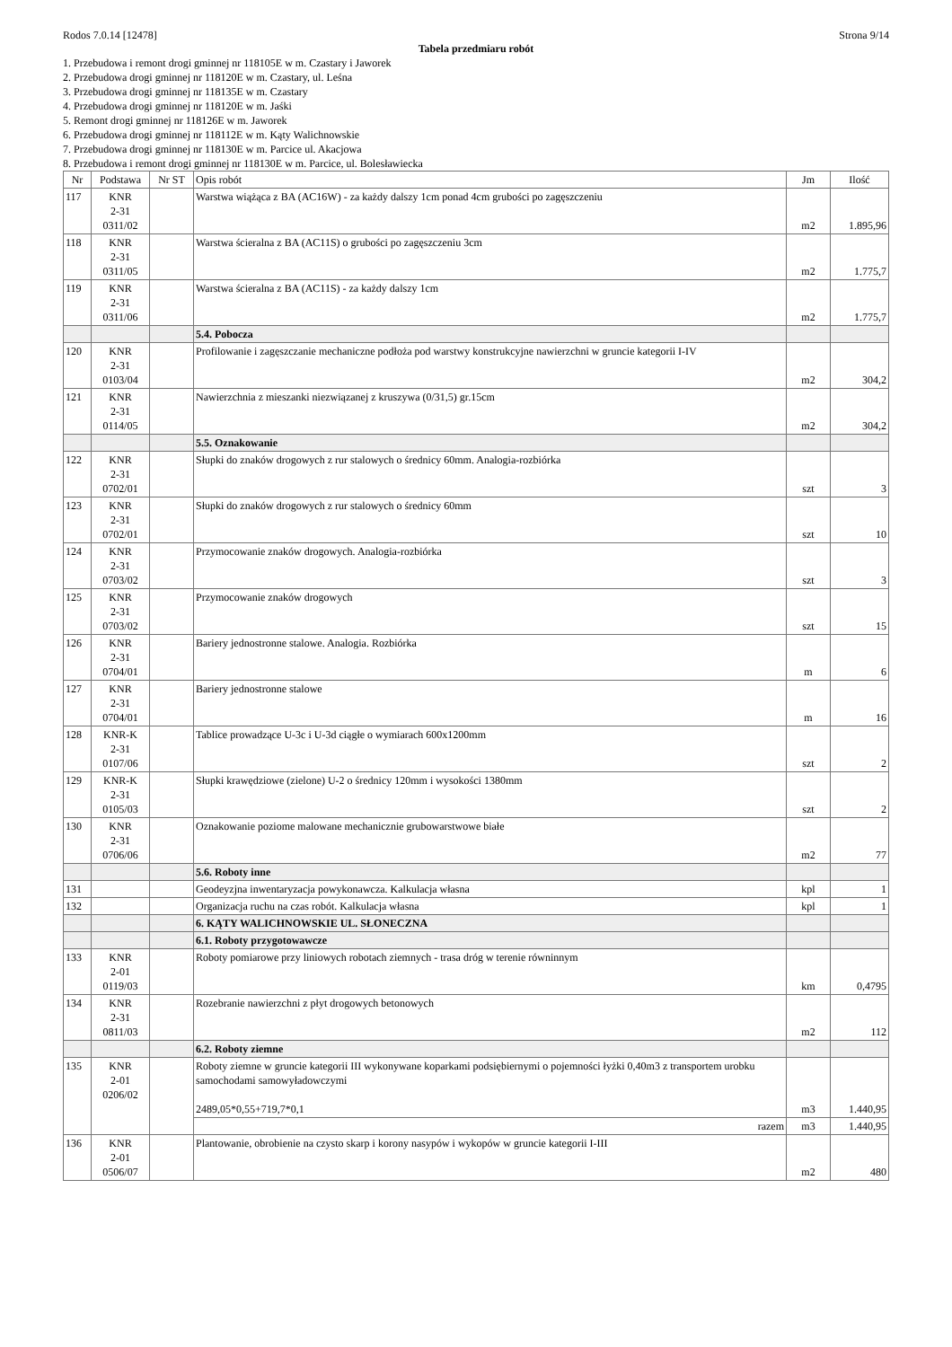Rodos 7.0.14 [12478] Strona 9/14
Tabela przedmiaru robót
1. Przebudowa i remont drogi gminnej nr 118105E w m. Czastary i Jaworek
2. Przebudowa drogi gminnej nr 118120E w m. Czastary, ul. Leśna
3. Przebudowa drogi gminnej nr 118135E w m. Czastary
4. Przebudowa drogi gminnej nr 118120E w m. Jaśki
5. Remont drogi gminnej nr 118126E w m. Jaworek
6. Przebudowa drogi gminnej nr 118112E w m. Kąty Walichnowskie
7. Przebudowa drogi gminnej nr 118130E w m. Parcice ul. Akacjowa
8. Przebudowa i remont drogi gminnej nr 118130E w m. Parcice, ul. Bolesławiecka
| Nr | Podstawa | Nr ST | Opis robót | Jm | Ilość |
| --- | --- | --- | --- | --- | --- |
| 117 | KNR 2-31 0311/02 | | Warstwa wiążąca z BA (AC16W) - za każdy dalszy 1cm ponad 4cm grubości po zagęszczeniu | m2 | 1.895,96 |
| 118 | KNR 2-31 0311/05 | | Warstwa ścieralna z BA (AC11S) o grubości po zagęszczeniu 3cm | m2 | 1.775,7 |
| 119 | KNR 2-31 0311/06 | | Warstwa ścieralna z BA (AC11S) - za każdy dalszy 1cm | m2 | 1.775,7 |
| | | | 5.4. Pobocza | | |
| 120 | KNR 2-31 0103/04 | | Profilowanie i zagęszczanie mechaniczne podłoża pod warstwy konstrukcyjne nawierzchni w gruncie kategorii I-IV | m2 | 304,2 |
| 121 | KNR 2-31 0114/05 | | Nawierzchnia z mieszanki niezwiązanej z kruszywa (0/31,5) gr.15cm | m2 | 304,2 |
| | | | 5.5. Oznakowanie | | |
| 122 | KNR 2-31 0702/01 | | Słupki do znaków drogowych z rur stalowych o średnicy 60mm. Analogia-rozbiórka | szt | 3 |
| 123 | KNR 2-31 0702/01 | | Słupki do znaków drogowych z rur stalowych o średnicy 60mm | szt | 10 |
| 124 | KNR 2-31 0703/02 | | Przymocowanie znaków drogowych. Analogia-rozbiórka | szt | 3 |
| 125 | KNR 2-31 0703/02 | | Przymocowanie znaków drogowych | szt | 15 |
| 126 | KNR 2-31 0704/01 | | Bariery jednostronne stalowe. Analogia. Rozbiórka | m | 6 |
| 127 | KNR 2-31 0704/01 | | Bariery jednostronne stalowe | m | 16 |
| 128 | KNR-K 2-31 0107/06 | | Tablice prowadzące U-3c i U-3d ciągłe o wymiarach 600x1200mm | szt | 2 |
| 129 | KNR-K 2-31 0105/03 | | Słupki krawędziowe (zielone) U-2 o średnicy 120mm i wysokości 1380mm | szt | 2 |
| 130 | KNR 2-31 0706/06 | | Oznakowanie poziome malowane mechanicznie grubowarstwowe białe | m2 | 77 |
| | | | 5.6. Roboty inne | | |
| 131 | | | Geodeyzjna inwentaryzacja powykonawcza. Kalkulacja własna | kpl | 1 |
| 132 | | | Organizacja ruchu na czas robót. Kalkulacja własna | kpl | 1 |
| | | | 6. KĄTY WALICHNOWSKIE UL. SŁONECZNA | | |
| | | | 6.1. Roboty przygotowawcze | | |
| 133 | KNR 2-01 0119/03 | | Roboty pomiarowe przy liniowych robotach ziemnych - trasa dróg w terenie równinnym | km | 0,4795 |
| 134 | KNR 2-31 0811/03 | | Rozebranie nawierzchni z płyt drogowych betonowych | m2 | 112 |
| | | | 6.2. Roboty ziemne | | |
| 135 | KNR 2-01 0206/02 | | Roboty ziemne w gruncie kategorii III wykonywane koparkami podsiębiernymi o pojemności łyżki 0,40m3 z transportem urobku samochodami samowyładowczymi 2489,05*0,55+719,7*0,1 | m3 | 1.440,95 |
| | | | razem | m3 | 1.440,95 |
| 136 | KNR 2-01 0506/07 | | Plantowanie, obrobienie na czysto skarp i korony nasypów i wykopów w gruncie kategorii I-III | m2 | 480 |